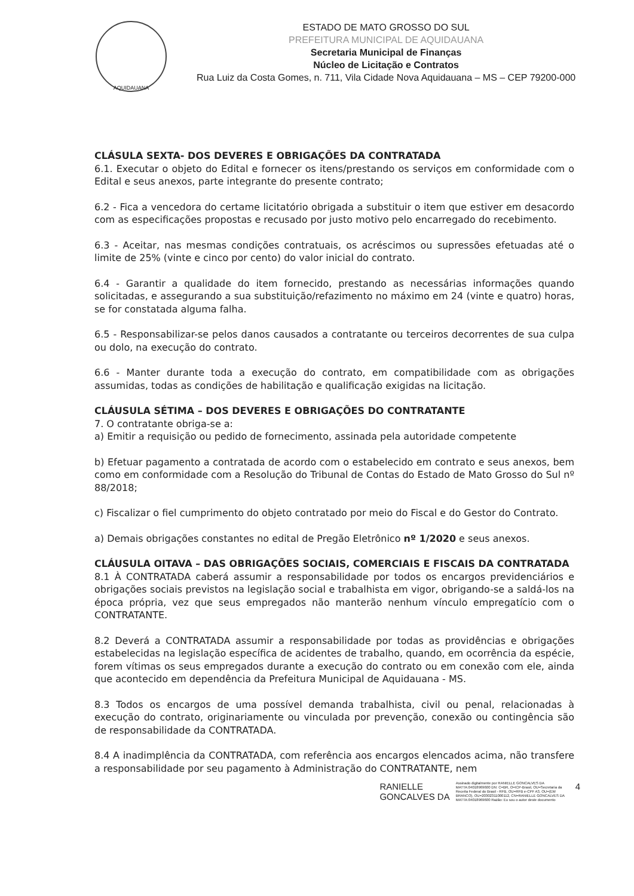AQUIDAUANA
ESTADO DE MATO GROSSO DO SUL
PREFEITURA MUNICIPAL DE AQUIDAUANA
Secretaria Municipal de Finanças
Núcleo de Licitação e Contratos
Rua Luiz da Costa Gomes, n. 711, Vila Cidade Nova Aquidauana – MS – CEP 79200-000
CLÁSULA SEXTA- DOS DEVERES E OBRIGAÇÕES DA CONTRATADA
6.1. Executar o objeto do Edital e fornecer os itens/prestando os serviços em conformidade com o Edital e seus anexos, parte integrante do presente contrato;
6.2 - Fica a vencedora do certame licitatório obrigada a substituir o item que estiver em desacordo com as especificações propostas e recusado por justo motivo pelo encarregado do recebimento.
6.3 - Aceitar, nas mesmas condições contratuais, os acréscimos ou supressões efetuadas até o limite de 25% (vinte e cinco por cento) do valor inicial do contrato.
6.4 - Garantir a qualidade do item fornecido, prestando as necessárias informações quando solicitadas, e assegurando a sua substituição/refazimento no máximo em 24 (vinte e quatro) horas, se for constatada alguma falha.
6.5 - Responsabilizar-se pelos danos causados a contratante ou terceiros decorrentes de sua culpa ou dolo, na execução do contrato.
6.6 - Manter durante toda a execução do contrato, em compatibilidade com as obrigações assumidas, todas as condições de habilitação e qualificação exigidas na licitação.
CLÁUSULA SÉTIMA – DOS DEVERES E OBRIGAÇÕES DO CONTRATANTE
7. O contratante obriga-se a:
a) Emitir a requisição ou pedido de fornecimento, assinada pela autoridade competente
b) Efetuar pagamento a contratada de acordo com o estabelecido em contrato e seus anexos, bem como em conformidade com a Resolução do Tribunal de Contas do Estado de Mato Grosso do Sul nº 88/2018;
c) Fiscalizar o fiel cumprimento do objeto contratado por meio do Fiscal e do Gestor do Contrato.
a) Demais obrigações constantes no edital de Pregão Eletrônico nº 1/2020 e seus anexos.
CLÁUSULA OITAVA – DAS OBRIGAÇÕES SOCIAIS, COMERCIAIS E FISCAIS DA CONTRATADA
8.1 À CONTRATADA caberá assumir a responsabilidade por todos os encargos previdenciários e obrigações sociais previstos na legislação social e trabalhista em vigor, obrigando-se a saldá-los na época própria, vez que seus empregados não manterão nenhum vínculo empregatício com o CONTRATANTE.
8.2 Deverá a CONTRATADA assumir a responsabilidade por todas as providências e obrigações estabelecidas na legislação específica de acidentes de trabalho, quando, em ocorrência da espécie, forem vítimas os seus empregados durante a execução do contrato ou em conexão com ele, ainda que acontecido em dependência da Prefeitura Municipal de Aquidauana - MS.
8.3 Todos os encargos de uma possível demanda trabalhista, civil ou penal, relacionadas à execução do contrato, originariamente ou vinculada por prevenção, conexão ou contingência são de responsabilidade da CONTRATADA.
8.4 A inadimplência da CONTRATADA, com referência aos encargos elencados acima, não transfere a responsabilidade por seu pagamento à Administração do CONTRATANTE, nem
RANIELLE
GONCALVES DA
Assinado digitalmente por RANIELLE GONCALVES DA MATTA:04018969600 DN: C=BR, O=ICP-Brasil, OU=Secretaria da Receita Federal do Brasil - RFB, OU=RFB e-CPF A3, OU=(EM BRANCO), OU=20302311000112, CN=RANIELLE GONCALVES DA MATTA:04018969600 Razão: Eu sou o autor deste documento
4